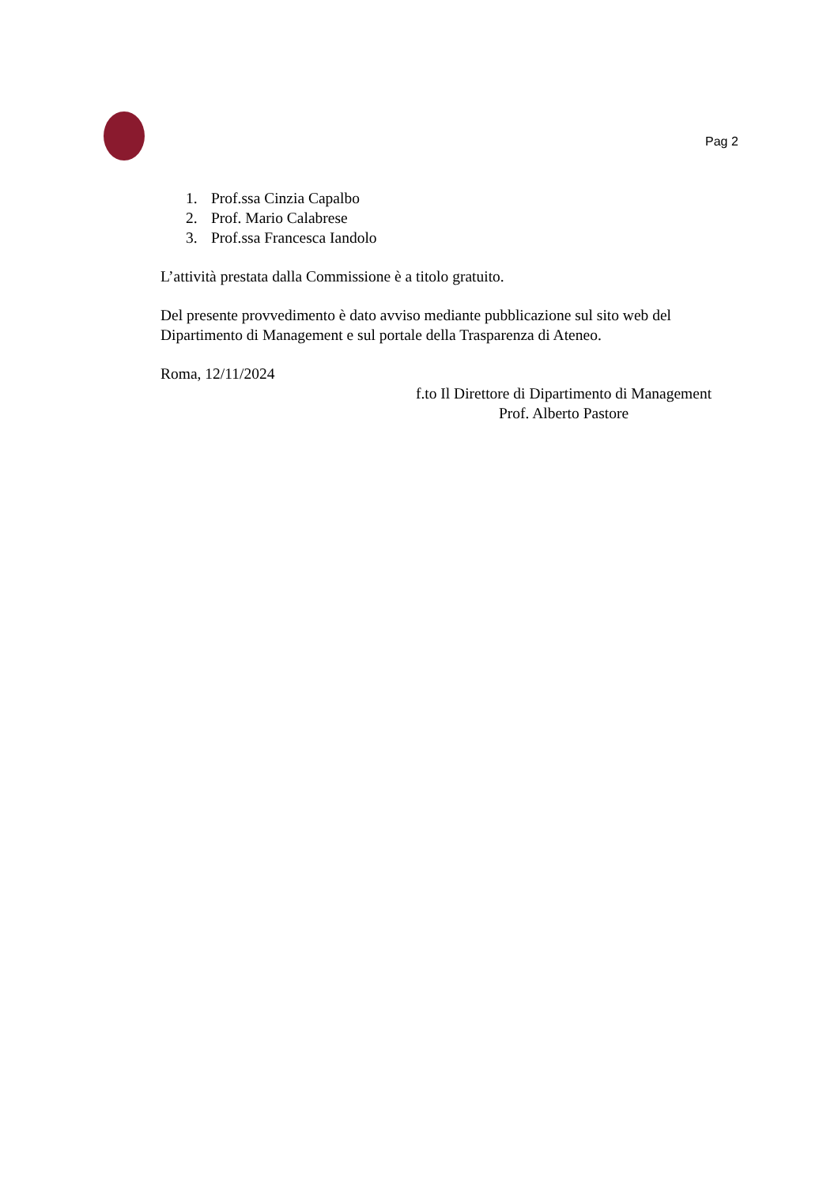Pag 2
1. Prof.ssa Cinzia Capalbo
2. Prof. Mario Calabrese
3. Prof.ssa Francesca Iandolo
L’attività prestata dalla Commissione è a titolo gratuito.
Del presente provvedimento è dato avviso mediante pubblicazione sul sito web del Dipartimento di Management e sul portale della Trasparenza di Ateneo.
Roma, 12/11/2024
f.to Il Direttore di Dipartimento di Management
Prof. Alberto Pastore